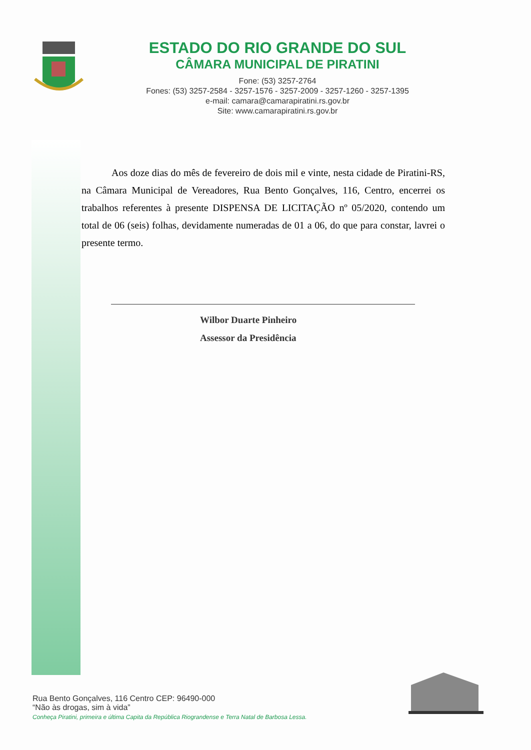ESTADO DO RIO GRANDE DO SUL
CÂMARA MUNICIPAL DE PIRATINI
Fone: (53) 3257-2764
Fones: (53) 3257-2584 - 3257-1576 - 3257-2009 - 3257-1260 - 3257-1395
e-mail: camara@camarapiratini.rs.gov.br
Site: www.camarapiratini.rs.gov.br
Aos doze dias do mês de fevereiro de dois mil e vinte, nesta cidade de Piratini-RS, na Câmara Municipal de Vereadores, Rua Bento Gonçalves, 116, Centro, encerrei os trabalhos referentes à presente DISPENSA DE LICITAÇÃO nº 05/2020, contendo um total de 06 (seis) folhas, devidamente numeradas de 01 a 06, do que para constar, lavrei o presente termo.
Wilbor Duarte Pinheiro
Assessor da Presidência
Rua Bento Gonçalves, 116 Centro CEP: 96490-000
“Não às drogas, sim à vida”
Conheça Piratini, primeira e última Capita da República Riograndense e Terra Natal de Barbosa Lessa.